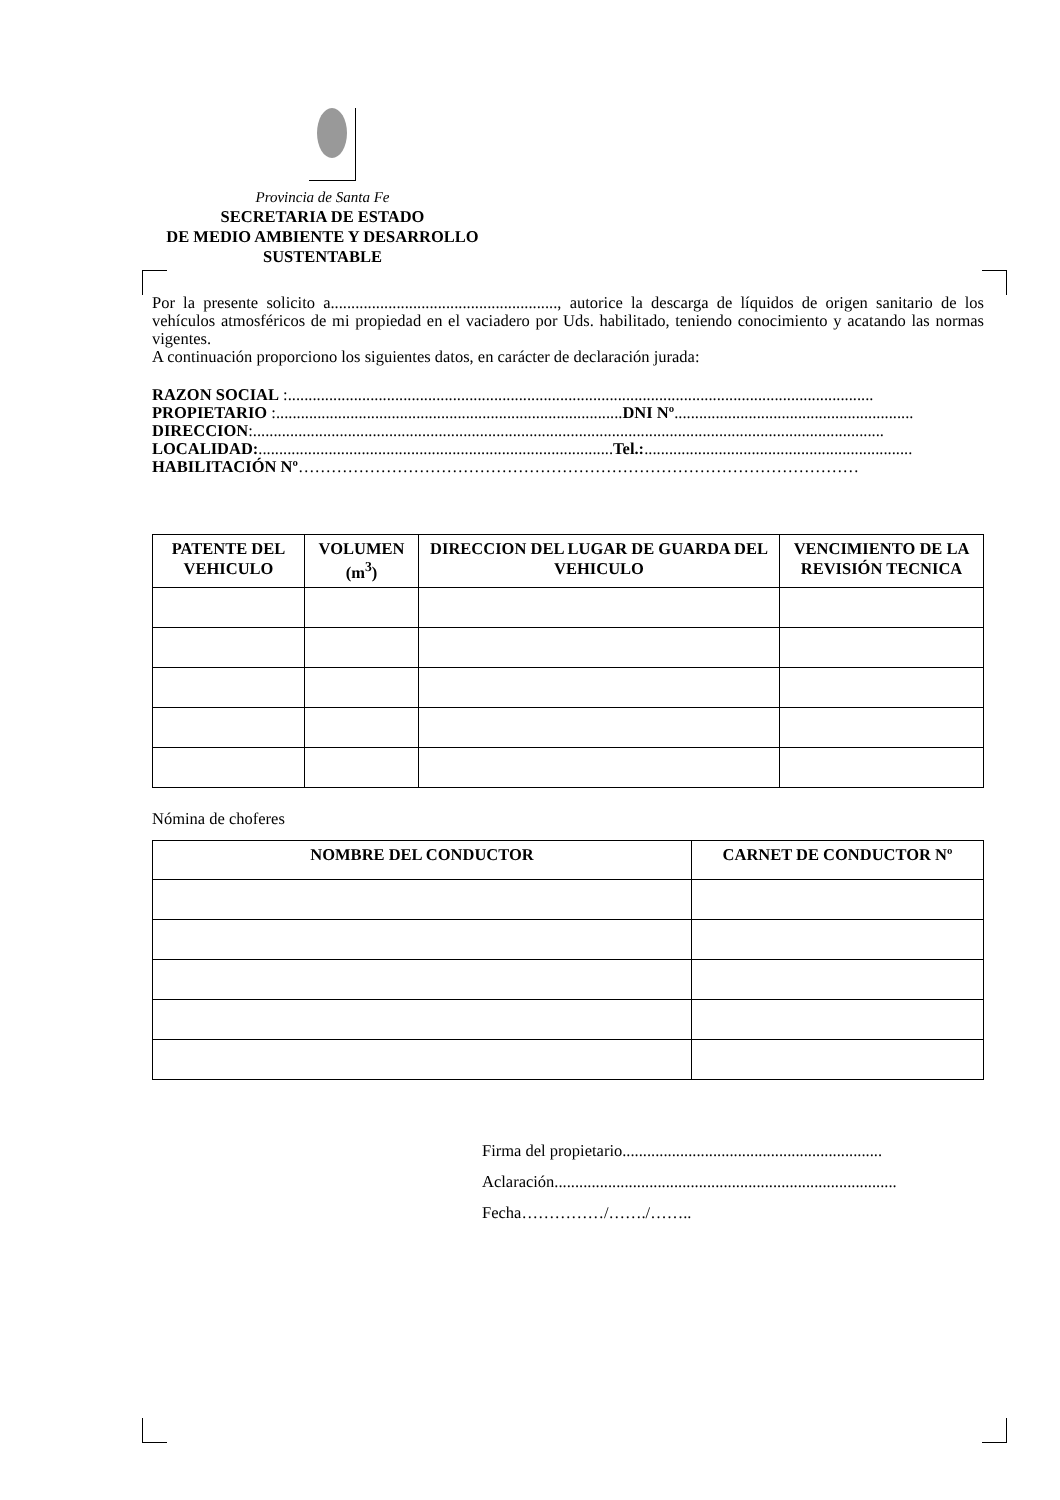Provincia de Santa Fe
SECRETARIA DE ESTADO
DE MEDIO AMBIENTE Y DESARROLLO
SUSTENTABLE
Por la presente solicito a......................................................., autorice la descarga de líquidos de origen sanitario de los vehículos atmosféricos de mi propiedad en el vaciadero por Uds. habilitado, teniendo conocimiento y acatando las normas vigentes.
A continuación proporciono los siguientes datos, en carácter de declaración jurada:
RAZON SOCIAL :..............................................................................................................................................
PROPIETARIO :....................................................................................DNI Nº..........................................................
DIRECCION:.........................................................................................................................................................
LOCALIDAD:......................................................................................Tel.:.................................................................
HABILITACIÓN Nº…………………………………………………………………………………………
| PATENTE DEL VEHICULO | VOLUMEN (m<sup>3</sup>) | DIRECCION DEL LUGAR DE GUARDA DEL VEHICULO | VENCIMIENTO DE LA REVISIÓN TECNICA |
| --- | --- | --- | --- |
Nómina de choferes
| NOMBRE DEL CONDUCTOR | CARNET DE CONDUCTOR Nº |
| --- | --- |
Firma del propietario...............................................................
Aclaración...................................................................................
Fecha……………/……./……..